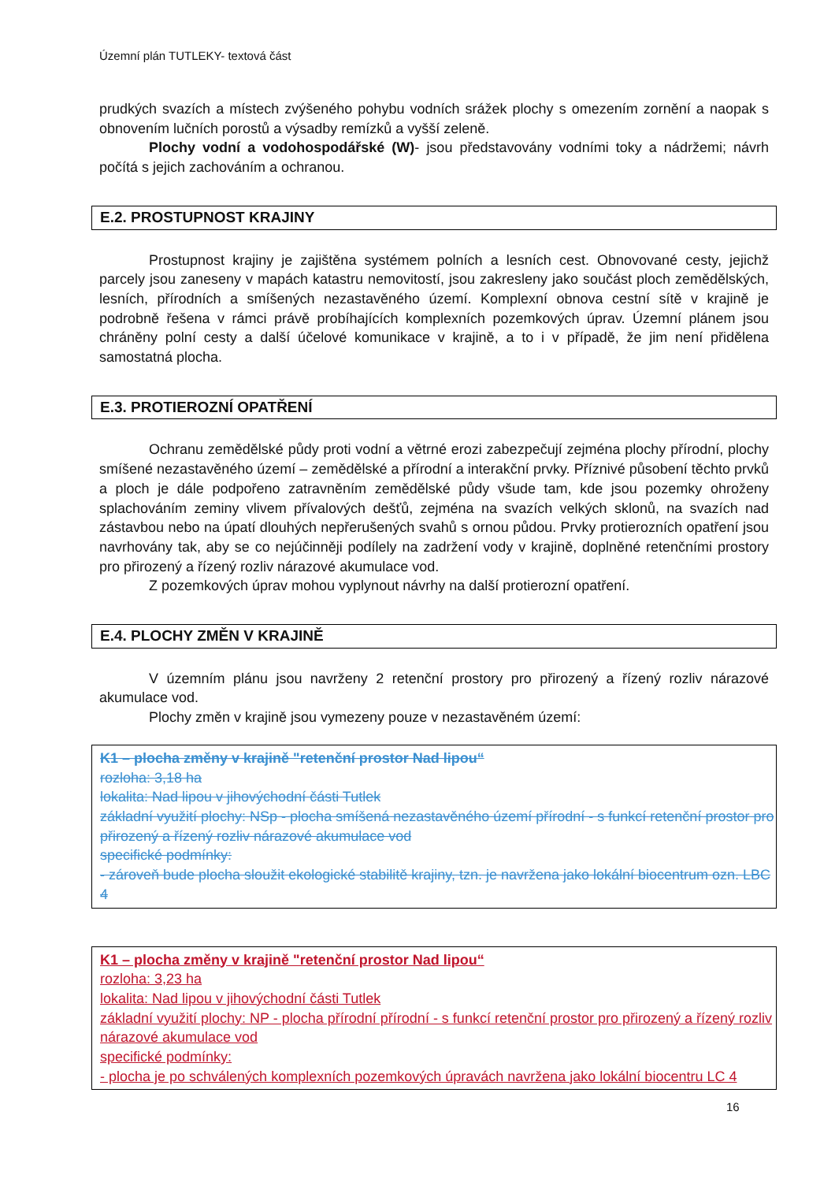Územní plán TUTLEKY- textová část
prudkých svazích a místech zvýšeného pohybu vodních srážek plochy s omezením zornění a naopak s obnovením lučních porostů a výsadby remízků a vyšší zeleně.
Plochy vodní a vodohospodářské (W)- jsou představovány vodními toky a nádržemi; návrh počítá s jejich zachováním a ochranou.
E.2. PROSTUPNOST KRAJINY
Prostupnost krajiny je zajištěna systémem polních a lesních cest. Obnovované cesty, jejichž parcely jsou zaneseny v mapách katastru nemovitostí, jsou zakresleny jako součást ploch zemědělských, lesních, přírodních a smíšených nezastavěného území. Komplexní obnova cestní sítě v krajině je podrobně řešena v rámci právě probíhajících komplexních pozemkových úprav. Územní plánem jsou chráněny polní cesty a další účelové komunikace v krajině, a to i v případě, že jim není přidělena samostatná plocha.
E.3. PROTIEROZNÍ OPATŘENÍ
Ochranu zemědělské půdy proti vodní a větrné erozi zabezpečují zejména plochy přírodní, plochy smíšené nezastavěného území – zemědělské a přírodní a interakční prvky. Příznivé působení těchto prvků a ploch je dále podpořeno zatravněním zemědělské půdy všude tam, kde jsou pozemky ohroženy splachováním zeminy vlivem přívalových dešťů, zejména na svazích velkých sklonů, na svazích nad zástavbou nebo na úpatí dlouhých nepřerušených svahů s ornou půdou. Prvky protierozních opatření jsou navrhovány tak, aby se co nejúčinněji podílely na zadržení vody v krajině, doplněné retenčními prostory pro přirozený a řízený rozliv nárazové akumulace vod.
Z pozemkových úprav mohou vyplynout návrhy na další protierozní opatření.
E.4. PLOCHY ZMĚN V KRAJINĚ
V územním plánu jsou navrženy 2 retenční prostory pro přirozený a řízený rozliv nárazové akumulace vod.
Plochy změn v krajině jsou vymezeny pouze v nezastavěném území:
K1 – plocha změny v krajině "retenční prostor Nad lipou“
rozloha: 3,18 ha
lokalita: Nad lipou v jihovýchodní části Tutlek
základní využití plochy: NSp - plocha smíšená nezastavěného území přírodní - s funkcí retenční prostor pro přirozený a řízený rozliv nárazové akumulace vod
specifické podmínky:
- zároveň bude plocha sloužit ekologické stabilitě krajiny, tzn. je navržena jako lokální biocentrum ozn. LBC 4
K1 – plocha změny v krajině "retenční prostor Nad lipou“
rozloha: 3,23 ha
lokalita: Nad lipou v jihovýchodní části Tutlek
základní využití plochy: NP - plocha přírodní přírodní - s funkcí retenční prostor pro přirozený a řízený rozliv nárazové akumulace vod
specifické podmínky:
- plocha je po schválených komplexních pozemkových úpravách navržena jako lokální biocentru LC 4
16